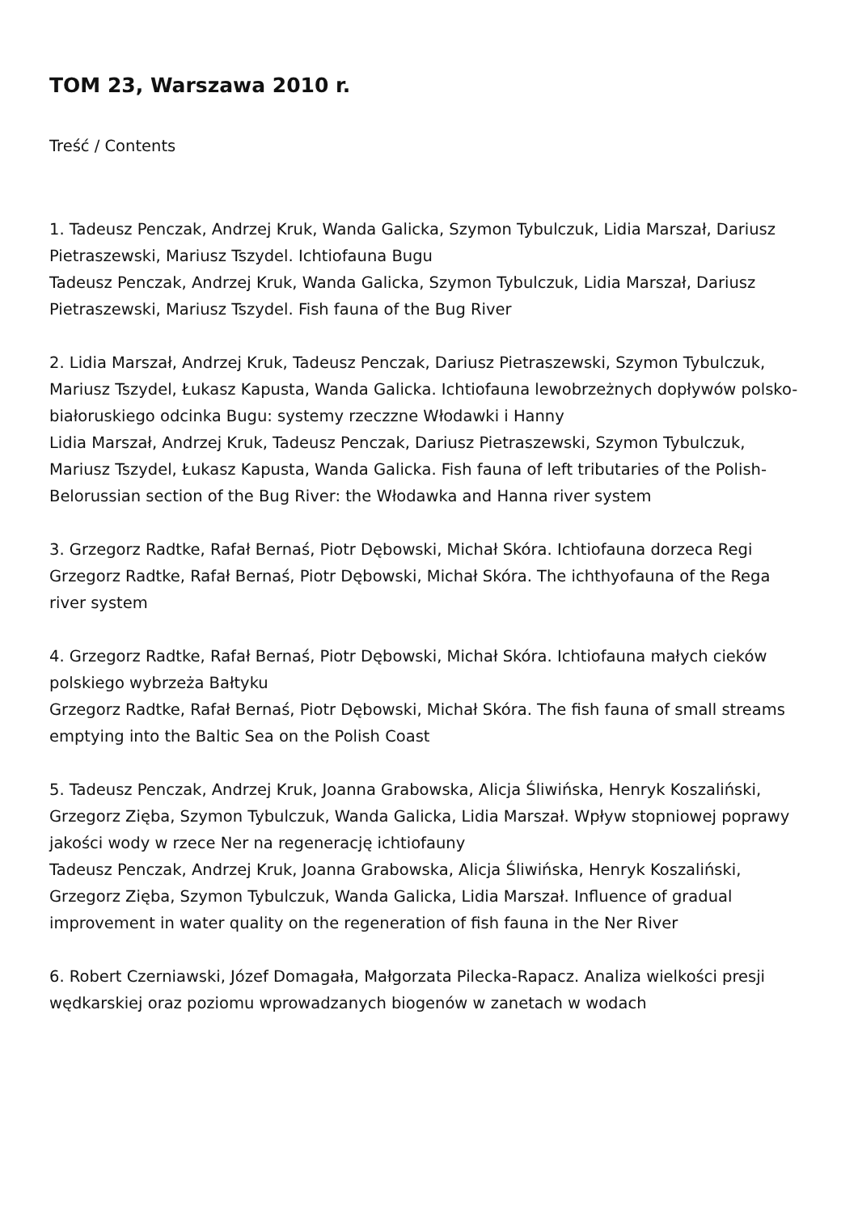TOM 23, Warszawa 2010 r.
Treść / Contents
1. Tadeusz Penczak, Andrzej Kruk, Wanda Galicka, Szymon Tybulczuk, Lidia Marszał, Dariusz Pietraszewski, Mariusz Tszydel. Ichtiofauna Bugu
Tadeusz Penczak, Andrzej Kruk, Wanda Galicka, Szymon Tybulczuk, Lidia Marszał, Dariusz Pietraszewski, Mariusz Tszydel. Fish fauna of the Bug River
2. Lidia Marszał, Andrzej Kruk, Tadeusz Penczak, Dariusz Pietraszewski, Szymon Tybulczuk, Mariusz Tszydel, Łukasz Kapusta, Wanda Galicka. Ichtiofauna lewobrzeżnych dopływów polsko-białoruskiego odcinka Bugu: systemy rzeczzne Włodawki i Hanny
Lidia Marszał, Andrzej Kruk, Tadeusz Penczak, Dariusz Pietraszewski, Szymon Tybulczuk, Mariusz Tszydel, Łukasz Kapusta, Wanda Galicka. Fish fauna of left tributaries of the Polish-Belorussian section of the Bug River: the Włodawka and Hanna river system
3. Grzegorz Radtke, Rafał Bernaś, Piotr Dębowski, Michał Skóra. Ichtiofauna dorzeca Regi
Grzegorz Radtke, Rafał Bernaś, Piotr Dębowski, Michał Skóra. The ichthyofauna of the Rega river system
4. Grzegorz Radtke, Rafał Bernaś, Piotr Dębowski, Michał Skóra. Ichtiofauna małych cieków polskiego wybrzeża Bałtyku
Grzegorz Radtke, Rafał Bernaś, Piotr Dębowski, Michał Skóra. The fish fauna of small streams emptying into the Baltic Sea on the Polish Coast
5. Tadeusz Penczak, Andrzej Kruk, Joanna Grabowska, Alicja Śliwińska, Henryk Koszaliński, Grzegorz Zięba, Szymon Tybulczuk, Wanda Galicka, Lidia Marszał. Wpływ stopniowej poprawy jakości wody w rzece Ner na regenerację ichtiofauny
Tadeusz Penczak, Andrzej Kruk, Joanna Grabowska, Alicja Śliwińska, Henryk Koszaliński, Grzegorz Zięba, Szymon Tybulczuk, Wanda Galicka, Lidia Marszał. Influence of gradual improvement in water quality on the regeneration of fish fauna in the Ner River
6. Robert Czerniawski, Józef Domagała, Małgorzata Pilecka-Rapacz. Analiza wielkości presji wędkarskiej oraz poziomu wprowadzanych biogenów w zanetach w wodach